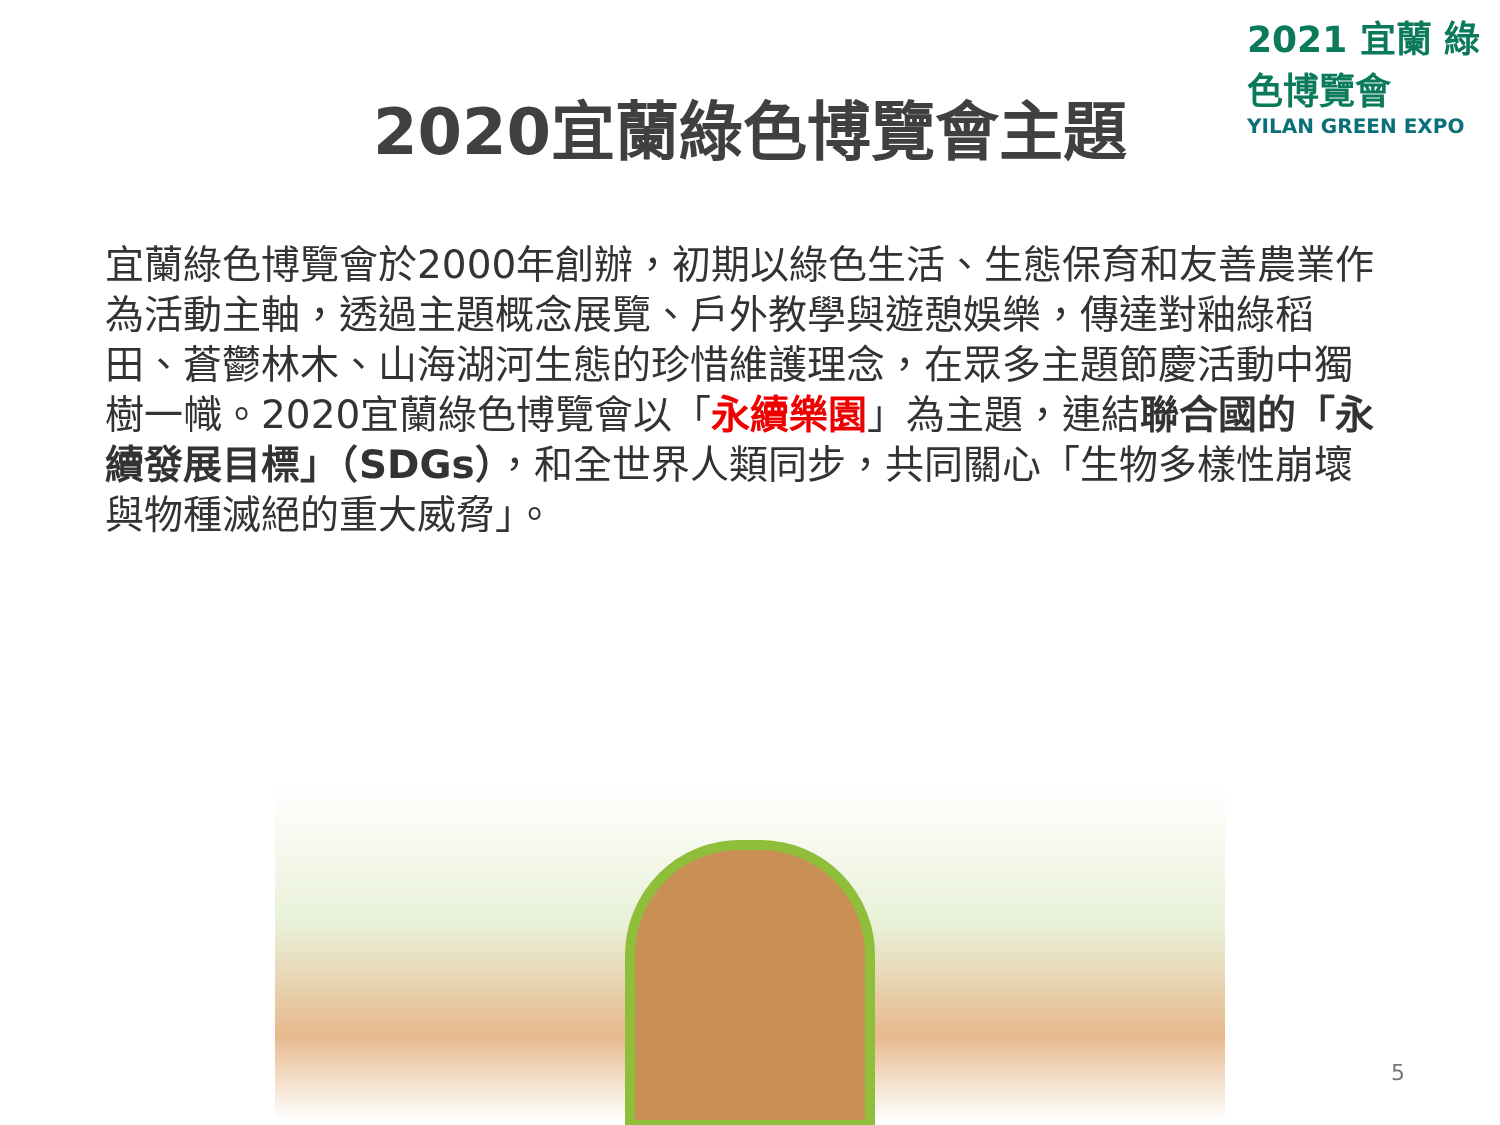2021 宜蘭 綠色博覽會
YILAN GREEN EXPO
2020宜蘭綠色博覽會主題
宜蘭綠色博覽會於2000年創辦，初期以綠色生活、生態保育和友善農業作為活動主軸，透過主題概念展覽、戶外教學與遊憩娛樂，傳達對釉綠稻田、蒼鬱林木、山海湖河生態的珍惜維護理念，在眾多主題節慶活動中獨樹一幟。2020宜蘭綠色博覽會以「永續樂園」為主題，連結聯合國的「永續發展目標」（SDGs），和全世界人類同步，共同關心「生物多樣性崩壞與物種滅絕的重大威脅」。
5